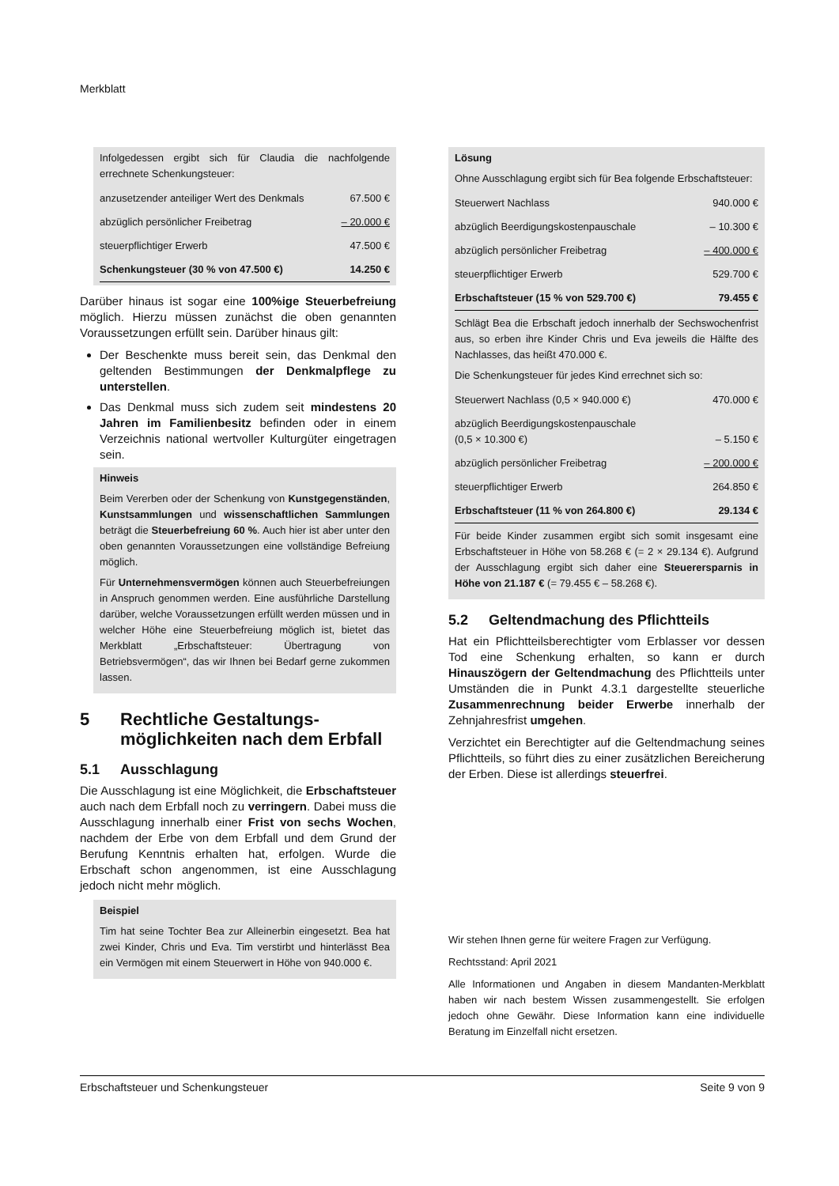Merkblatt
Infolgedessen ergibt sich für Claudia die nachfolgende errechnete Schenkungsteuer:
| anzusetzender anteiliger Wert des Denkmals | 67.500 € |
| abzüglich persönlicher Freibetrag | – 20.000 € |
| steuerpflichtiger Erwerb | 47.500 € |
| Schenkungsteuer (30 % von 47.500 €) | 14.250 € |
Darüber hinaus ist sogar eine 100%ige Steuerbefreiung möglich. Hierzu müssen zunächst die oben genannten Voraussetzungen erfüllt sein. Darüber hinaus gilt:
Der Beschenkte muss bereit sein, das Denkmal den geltenden Bestimmungen der Denkmalpflege zu unterstellen.
Das Denkmal muss sich zudem seit mindestens 20 Jahren im Familienbesitz befinden oder in einem Verzeichnis national wertvoller Kulturgüter eingetragen sein.
Hinweis
Beim Vererben oder der Schenkung von Kunstgegenständen, Kunstsammlungen und wissenschaftlichen Sammlungen beträgt die Steuerbefreiung 60 %. Auch hier ist aber unter den oben genannten Voraussetzungen eine vollständige Befreiung möglich.
Für Unternehmensvermögen können auch Steuerbefreiungen in Anspruch genommen werden. Eine ausführliche Darstellung darüber, welche Voraussetzungen erfüllt werden müssen und in welcher Höhe eine Steuerbefreiung möglich ist, bietet das Merkblatt „Erbschaftsteuer: Übertragung von Betriebsvermögen“, das wir Ihnen bei Bedarf gerne zukommen lassen.
5 Rechtliche Gestaltungs­möglichkeiten nach dem Erbfall
5.1 Ausschlagung
Die Ausschlagung ist eine Möglichkeit, die Erbschaftsteuer auch nach dem Erbfall noch zu verringern. Dabei muss die Ausschlagung innerhalb einer Frist von sechs Wochen, nachdem der Erbe von dem Erbfall und dem Grund der Berufung Kenntnis erhalten hat, erfolgen. Wurde die Erbschaft schon angenommen, ist eine Ausschlagung jedoch nicht mehr möglich.
Beispiel
Tim hat seine Tochter Bea zur Alleinerbin eingesetzt. Bea hat zwei Kinder, Chris und Eva. Tim verstirbt und hinterlässt Bea ein Vermögen mit einem Steuerwert in Höhe von 940.000 €.
Lösung
Ohne Ausschlagung ergibt sich für Bea folgende Erbschaftsteuer:
| Steuerwert Nachlass | 940.000 € |
| abzüglich Beerdigungskostenpauschale | – 10.300 € |
| abzüglich persönlicher Freibetrag | – 400.000 € |
| steuerpflichtiger Erwerb | 529.700 € |
| Erbschaftsteuer (15 % von 529.700 €) | 79.455 € |
Schlägt Bea die Erbschaft jedoch innerhalb der Sechswochenfrist aus, so erben ihre Kinder Chris und Eva jeweils die Hälfte des Nachlasses, das heißt 470.000 €.
Die Schenkungsteuer für jedes Kind errechnet sich so:
| Steuerwert Nachlass (0,5 × 940.000 €) | 470.000 € |
| abzüglich Beerdigungskostenpauschale (0,5 × 10.300 €) | – 5.150 € |
| abzüglich persönlicher Freibetrag | – 200.000 € |
| steuerpflichtiger Erwerb | 264.850 € |
| Erbschaftsteuer (11 % von 264.800 €) | 29.134 € |
Für beide Kinder zusammen ergibt sich somit insgesamt eine Erbschaftsteuer in Höhe von 58.268 € (= 2 × 29.134 €). Aufgrund der Ausschlagung ergibt sich daher eine Steuerersparnis in Höhe von 21.187 € (= 79.455 € – 58.268 €).
5.2 Geltendmachung des Pflichtteils
Hat ein Pflichtteilsberechtigter vom Erblasser vor dessen Tod eine Schenkung erhalten, so kann er durch Hinauszögern der Geltendmachung des Pflichtteils unter Umständen die in Punkt 4.3.1 dargestellte steuerliche Zusammenrechnung beider Erwerbe innerhalb der Zehnjahresfrist umgehen.
Verzichtet ein Berechtigter auf die Geltendmachung seines Pflichtteils, so führt dies zu einer zusätzlichen Bereicherung der Erben. Diese ist allerdings steuerfrei.
Wir stehen Ihnen gerne für weitere Fragen zur Verfügung.
Rechtsstand: April 2021
Alle Informationen und Angaben in diesem Mandanten-Merkblatt haben wir nach bestem Wissen zusammengestellt. Sie erfolgen jedoch ohne Gewähr. Diese Information kann eine individuelle Beratung im Einzelfall nicht ersetzen.
Erbschaftsteuer und Schenkungsteuer Seite 9 von 9